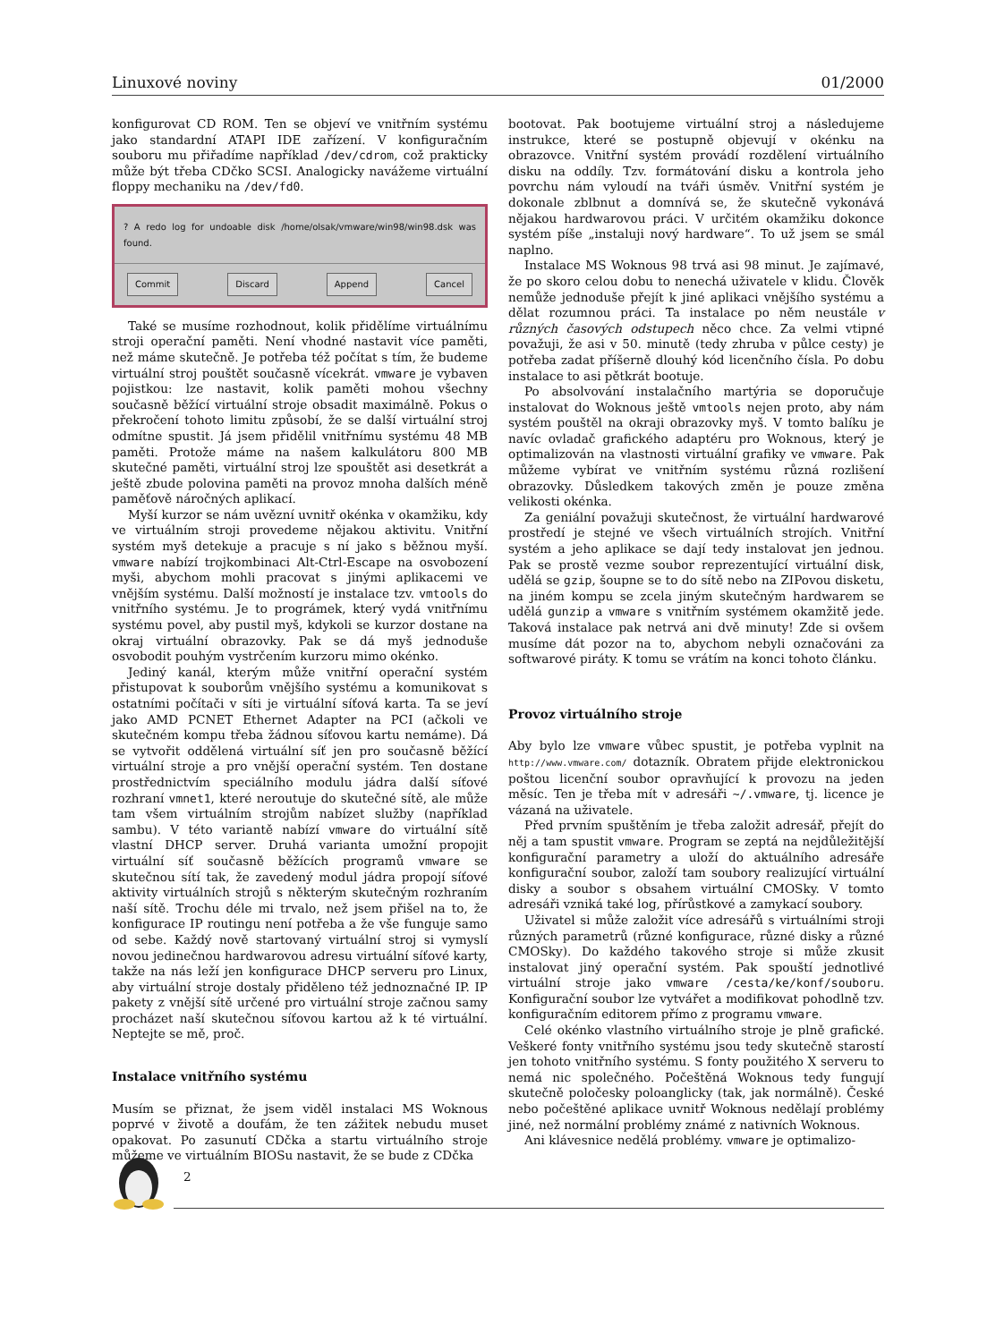Linuxové noviny 01/2000
konfigurovat CD ROM. Ten se objeví ve vnitřním systému jako standardní ATAPI IDE zařízení. V konfiguračním souboru mu přiřadíme například /dev/cdrom, což prakticky může být třeba CDčko SCSI. Analogicky navážeme virtuální floppy mechaniku na /dev/fd0.
? A redo log for undoable disk /home/olsak/vmware/win98/win98.dsk was found.
Commit Discard Append Cancel
Také se musíme rozhodnout, kolik přidělíme virtuálnímu stroji operační paměti. Není vhodné nastavit více paměti, než máme skutečně. Je potřeba též počítat s tím, že budeme virtuální stroj pouštět současně vícekrát. vmware je vybaven pojistkou: lze nastavit, kolik paměti mohou všechny současně běžící virtuální stroje obsadit maximálně. Pokus o překročení tohoto limitu způsobí, že se další virtuální stroj odmítne spustit. Já jsem přidělil vnitřnímu systému 48 MB paměti. Protože máme na našem kalkulátoru 800 MB skutečné paměti, virtuální stroj lze spouštět asi desetkrát a ještě zbude polovina paměti na provoz mnoha dalších méně paměťově náročných aplikací.
Myší kurzor se nám uvězní uvnitř okénka v okamžiku, kdy ve virtuálním stroji provedeme nějakou aktivitu. Vnitřní systém myš detekuje a pracuje s ní jako s běžnou myší. vmware nabízí trojkombinaci Alt-Ctrl-Escape na osvobození myši, abychom mohli pracovat s jinými aplikacemi ve vnějším systému. Další možností je instalace tzv. vmtools do vnitřního systému. Je to prográmek, který vydá vnitřnímu systému povel, aby pustil myš, kdykoli se kurzor dostane na okraj virtuální obrazovky. Pak se dá myš jednoduše osvobodit pouhým vystrčením kurzoru mimo okénko.
Jediný kanál, kterým může vnitřní operační systém přistupovat k souborům vnějšího systému a komunikovat s ostatními počítači v síti je virtuální síťová karta. Ta se jeví jako AMD PCNET Ethernet Adapter na PCI (ačkoli ve skutečném kompu třeba žádnou síťovou kartu nemáme). Dá se vytvořit oddělená virtuální síť jen pro současně běžící virtuální stroje a pro vnější operační systém. Ten dostane prostřednictvím speciálního modulu jádra další síťové rozhraní vmnet1, které nerout​uje do skutečné sítě, ale může tam všem virtuálním strojům nabízet služby (například sambu). V této variantě nabízí vmware do virtuální sítě vlastní DHCP server. Druhá varianta umožní propojit virtuální síť současně běžících programů vmware se skutečnou sítí tak, že zavedený modul jádra propojí síťové aktivity virtuálních strojů s některým skutečným rozhraním naší sítě. Trochu déle mi trvalo, než jsem přišel na to, že konfigurace IP routingu není potřeba a že vše funguje samo od sebe. Každý nově startovaný virtuální stroj si vymyslí novou jedinečnou hardwarovou adresu virtuální síťové karty, takže na nás leží jen konfigurace DHCP serveru pro Linux, aby virtuální stroje dostaly přiděleno též jednoznačné IP. IP pakety z vnější sítě určené pro virtuální stroje začnou samy procházet naší skutečnou síťovou kartou až k té virtuální. Neptejte se mě, proč.
Instalace vnitřního systému
Musím se přiznat, že jsem viděl instalaci MS Woknous poprvé v životě a doufám, že ten zážitek nebudu muset opakovat. Po zasunutí CDčka a startu virtuálního stroje můžeme ve virtuálním BIOSu nastavit, že se bude z CDčka
bootovat. Pak bootujeme virtuální stroj a následujeme instrukce, které se postupně objevují v okénku na obrazovce. Vnitřní systém provádí rozdělení virtuálního disku na oddíly. Tzv. formátování disku a kontrola jeho povrchu nám vyloudí na tváři úsměv. Vnitřní systém je dokonale zblbnut a domnívá se, že skutečně vykonává nějakou hardwarovou práci. V určitém okamžiku dokonce systém píše „instaluji nový hardware“. To už jsem se smál naplno.
Instalace MS Woknous 98 trvá asi 98 minut. Je zajímavé, že po skoro celou dobu to nenechá uživatele v klidu. Člověk nemůže jednoduše přejít k jiné aplikaci vnějšího systému a dělat rozumnou práci. Ta instalace po něm neustále v různých časových odstupech něco chce. Za velmi vtipné považuji, že asi v 50. minutě (tedy zhruba v půlce cesty) je potřeba zadat příšerně dlouhý kód licenčního čísla. Po dobu instalace to asi pětkrát bootuje.
Po absolvování instalačního martýria se doporučuje instalovat do Woknous ještě vmtools nejen proto, aby nám systém pouštěl na okraji obrazovky myš. V tomto balíku je navíc ovladač grafického adaptéru pro Woknous, který je optimalizován na vlastnosti virtuální grafiky ve vmware. Pak můžeme vybírat ve vnitřním systému různá rozlišení obrazovky. Důsledkem takových změn je pouze změna velikosti okénka.
Za geniální považuji skutečnost, že virtuální hardwarové prostředí je stejné ve všech virtuálních strojích. Vnitřní systém a jeho aplikace se dají tedy instalovat jen jednou. Pak se prostě vezme soubor reprezentující virtuální disk, udělá se gzip, šoupne se to do sítě nebo na ZIPovou disketu, na jiném kompu se zcela jiným skutečným hardwarem se udělá gunzip a vmware s vnitřním systémem okamžitě jede. Taková instalace pak netrvá ani dvě minuty! Zde si ovšem musíme dát pozor na to, abychom nebyli označováni za softwarové piráty. K tomu se vrátím na konci tohoto článku.
Provoz virtuálního stroje
Aby bylo lze vmware vůbec spustit, je potřeba vyplnit na http://www.vmware.com/ dotazník. Obratem přijde elektronickou poštou licenční soubor opravňující k provozu na jeden měsíc. Ten je třeba mít v adresáři ~/.vmware, tj. licence je vázaná na uživatele.
Před prvním spuštěním je třeba založit adresář, přejít do něj a tam spustit vmware. Program se zeptá na nejdůležitější konfigurační parametry a uloží do aktuálního adresáře konfigurační soubor, založí tam soubory realizující virtuální disky a soubor s obsahem virtuální CMOSky. V tomto adresáři vzniká také log, přírůstkové a zamykací soubory.
Uživatel si může založit více adresářů s virtuálními stroji různých parametrů (různé konfigurace, různé disky a různé CMOSky). Do každého takového stroje si může zkusit instalovat jiný operační systém. Pak spouští jednotlivé virtuální stroje jako vmware /cesta/ke/konf/souboru. Konfigurační soubor lze vytvářet a modifikovat pohodlně tzv. konfiguračním editorem přímo z programu vmware.
Celé okénko vlastního virtuálního stroje je plně grafické. Veškeré fonty vnitřního systému jsou tedy skutečně starostí jen tohoto vnitřního systému. S fonty použitého X serveru to nemá nic společného. Počeštěná Woknous tedy fungují skutečně poločesky poloanglicky (tak, jak normálně). České nebo počeštěné aplikace uvnitř Woknous nedělají problémy jiné, než normální problémy známé z nativních Woknous.
Ani klávesnice nedělá problémy. vmware je optimalizo-
2